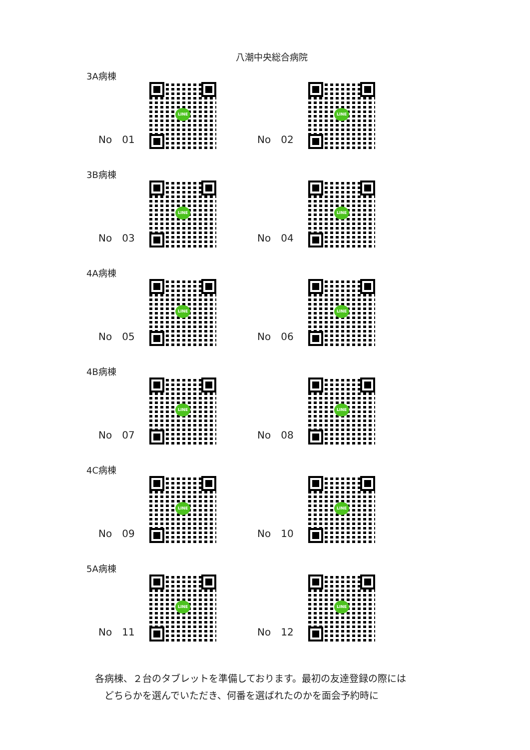八潮中央総合病院
3A病棟
No　01
LINE
No　02
LINE
3B病棟
No　03
LINE
No　04
LINE
4A病棟
No　05
LINE
No　06
LINE
4B病棟
No　07
LINE
No　08
LINE
4C病棟
No　09
LINE
No　10
LINE
5A病棟
No　11
LINE
No　12
LINE
各病棟、２台のタブレットを準備しております。最初の友達登録の際には
　どちらかを選んでいただき、何番を選ばれたのかを面会予約時に